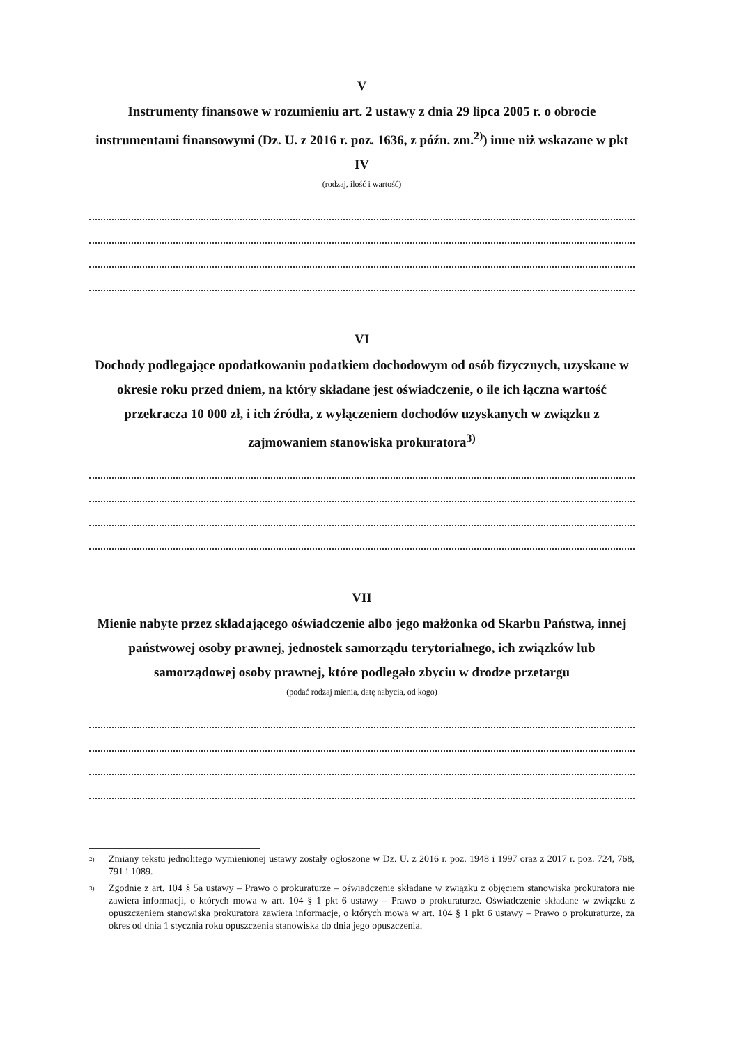V
Instrumenty finansowe w rozumieniu art. 2 ustawy z dnia 29 lipca 2005 r. o obrocie instrumentami finansowymi (Dz. U. z 2016 r. poz. 1636, z późn. zm.<sup>2)</sup>) inne niż wskazane w pkt IV
(rodzaj, ilość i wartość)
VI
Dochody podlegające opodatkowaniu podatkiem dochodowym od osób fizycznych, uzyskane w okresie roku przed dniem, na który składane jest oświadczenie, o ile ich łączna wartość przekracza 10 000 zł, i ich źródła, z wyłączeniem dochodów uzyskanych w związku z zajmowaniem stanowiska prokuratora<sup>3)</sup>
VII
Mienie nabyte przez składającego oświadczenie albo jego małżonka od Skarbu Państwa, innej państwowej osoby prawnej, jednostek samorządu terytorialnego, ich związków lub samorządowej osoby prawnej, które podlegało zbyciu w drodze przetargu
(podać rodzaj mienia, datę nabycia, od kogo)
<sup>2)</sup> Zmiany tekstu jednolitego wymienionej ustawy zostały ogłoszone w Dz. U. z 2016 r. poz. 1948 i 1997 oraz z 2017 r. poz. 724, 768, 791 i 1089.
<sup>3)</sup> Zgodnie z art. 104 § 5a ustawy – Prawo o prokuraturze – oświadczenie składane w związku z objęciem stanowiska prokuratora nie zawiera informacji, o których mowa w art. 104 § 1 pkt 6 ustawy – Prawo o prokuraturze. Oświadczenie składane w związku z opuszczeniem stanowiska prokuratora zawiera informacje, o których mowa w art. 104 § 1 pkt 6 ustawy – Prawo o prokuraturze, za okres od dnia 1 stycznia roku opuszczenia stanowiska do dnia jego opuszczenia.